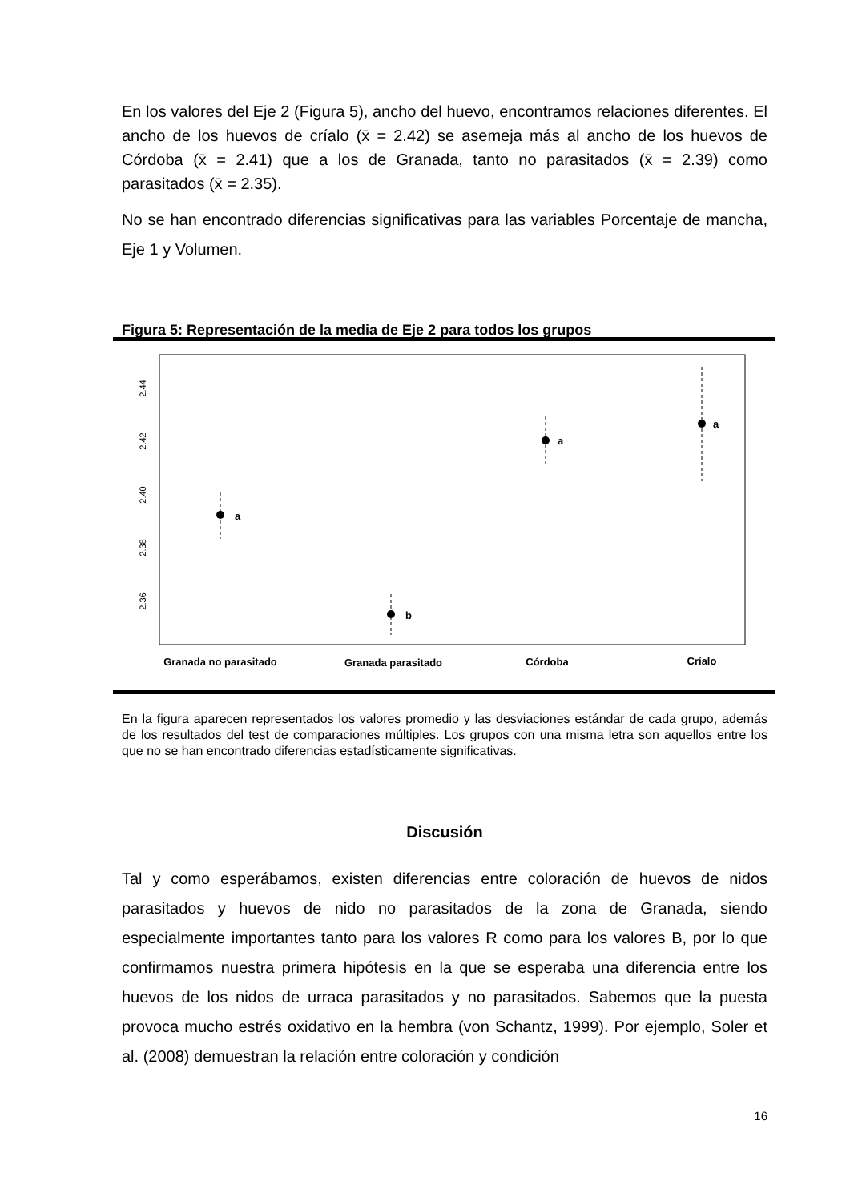En los valores del Eje 2 (Figura 5), ancho del huevo, encontramos relaciones diferentes. El ancho de los huevos de críalo (x̄ = 2.42) se asemeja más al ancho de los huevos de Córdoba (x̄ = 2.41) que a los de Granada, tanto no parasitados (x̄ = 2.39) como parasitados (x̄ = 2.35).
No se han encontrado diferencias significativas para las variables Porcentaje de mancha, Eje 1 y Volumen.
Figura 5: Representación de la media de Eje 2 para todos los grupos
2.44
2.42
2.40
2.38
2.36
a
b
a
a
Granada no parasitado
Granada parasitado
Córdoba
Críalo
En la figura aparecen representados los valores promedio y las desviaciones estándar de cada grupo, además de los resultados del test de comparaciones múltiples. Los grupos con una misma letra son aquellos entre los que no se han encontrado diferencias estadísticamente significativas.
Discusión
Tal y como esperábamos, existen diferencias entre coloración de huevos de nidos parasitados y huevos de nido no parasitados de la zona de Granada, siendo especialmente importantes tanto para los valores R como para los valores B, por lo que confirmamos nuestra primera hipótesis en la que se esperaba una diferencia entre los huevos de los nidos de urraca parasitados y no parasitados. Sabemos que la puesta provoca mucho estrés oxidativo en la hembra (von Schantz, 1999). Por ejemplo, Soler et al. (2008) demuestran la relación entre coloración y condición
16